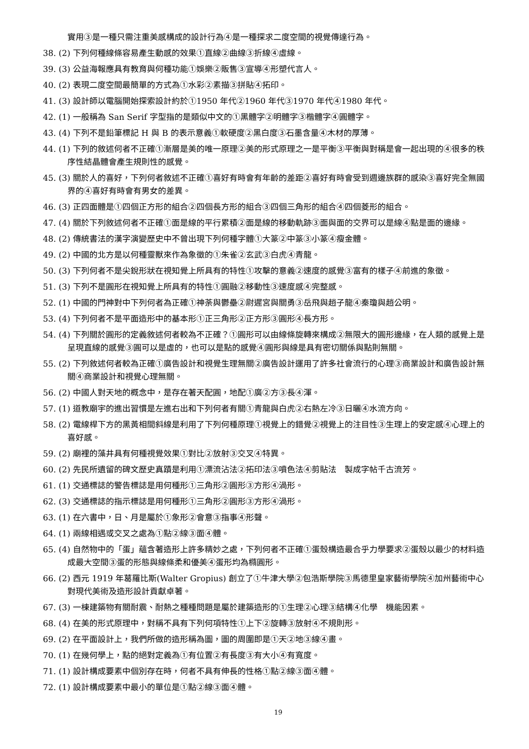實用③是一種只需注重美感構成的設計行為④是一種探求二度空間的視覺傳達行為。
38. (2) 下列何種線條容易產生動感的效果①直線②曲線③折線④虛線。
39. (3) 公益海報應具有教育與何種功能①娛樂②販售③宣導④形塑代言人。
40. (2) 表現二度空間最簡單的方式為①水彩②素描③拼貼④拓印。
41. (3) 設計師以電腦開始探索設計約於①1950 年代②1960 年代③1970 年代④1980 年代。
42. (1) 一般稱為 San Serif 字型指的是類似中文的①黑體字②明體字③楷體字④圓體字。
43. (4) 下列不是鉛筆標記 H 與 B 的表示意義①軟硬度②黑白度③石墨含量④木材的厚薄。
44. (1) 下列的敘述何者不正確①漸層是美的唯一原理②美的形式原理之一是平衡③平衡與對稱是會一起出現的④很多的秩序性結晶體會產生規則性的感覺。
45. (3) 關於人的喜好，下列何者敘述不正確①喜好有時會有年齡的差距②喜好有時會受到週邊族群的感染③喜好完全無國界的④喜好有時會有男女的差異。
46. (3) 正四面體是①四個正方形的組合②四個長方形的組合③四個三角形的組合④四個菱形的組合。
47. (4) 關於下列敘述何者不正確①面是線的平行累積②面是線的移動軌跡③面與面的交界可以是線④點是面的邊緣。
48. (2) 傳統書法的漢字演變歷史中不曾出現下列何種字體①大篆②中篆③小篆④瘦金體。
49. (2) 中國的北方是以何種靈獸來作為象徵的①朱雀②玄武③白虎④青龍。
50. (3) 下列何者不是尖銳形狀在視知覺上所具有的特性①攻擊的意義②速度的感覺③富有的樣子④前進的象徵。
51. (3) 下列不是圓形在視知覺上所具有的特性①圓融②移動性③速度感④完整感。
52. (1) 中國的門神對中下列何者為正確①神荼與鬱壘②尉遲宮與關勇③岳飛與趙子龍④秦瓊與趙公明。
53. (4) 下列何者不是平面造形中的基本形①正三角形②正方形③圓形④長方形。
54. (4) 下列關於圓形的定義敘述何者較為不正確？①圓形可以由線條旋轉來構成②無限大的圓形邊緣，在人類的感覺上是呈現直線的感覺③圓可以是虛的，也可以是點的感覺④圓形與線是具有密切關係與點則無關。
55. (2) 下列敘述何者較為正確①廣告設計和視覺生理無關②廣告設計運用了許多社會流行的心理③商業設計和廣告設計無關④商業設計和視覺心理無關。
56. (2) 中國人對天地的概念中，是存在著天配圓，地配①廣②方③長④渾。
57. (1) 道教廟宇的進出習慣是左進右出和下列何者有關①青龍與白虎②右熱左冷③日曬④水流方向。
58. (2) 電線桿下方的黑黃相間斜線是利用了下列何種原理①視覺上的錯覺②視覺上的注目性③生理上的安定感④心理上的喜好感。
59. (2) 廟裡的藻井具有何種視覺效果①對比②放射③交叉④特異。
60. (2) 先民所遺留的碑文歷史真蹟是利用①漂流沾法②拓印法③噴色法④剪貼法　製成字帖千古流芳。
61. (1) 交通標誌的警告標誌是用何種形①三角形②圓形③方形④渦形。
62. (3) 交通標誌的指示標誌是用何種形①三角形②圓形③方形④渦形。
63. (1) 在六書中，日、月是屬於①象形②會意③指事④形聲。
64. (1) 兩線相遇或交叉之處為①點②線③面④體。
65. (4) 自然物中的「蛋」蘊含著造形上許多精妙之處，下列何者不正確①蛋殼構造最合乎力學要求②蛋殼以最少的材料造成最大空間③蛋的形態與線條柔和優美④蛋形均為橢圓形。
66. (2) 西元 1919 年葛羅比斯(Walter Gropius) 創立了①牛津大學②包浩斯學院③馬德里皇家藝術學院④加州藝術中心對現代美術及造形設計貢獻卓著。
67. (3) 一棟建築物有關耐震、耐熱之種種問題是屬於建築造形的①生理②心理③結構④化學　機能因素。
68. (4) 在美的形式原理中，對稱不具有下列何項特性①上下②旋轉③放射④不規則形。
69. (2) 在平面設計上，我們所做的造形稱為圖，圖的周圍即是①天②地③線④畫。
70. (1) 在幾何學上，點的絕對定義為①有位置②有長度③有大小④有寬度。
71. (1) 設計構成要素中個別存在時，何者不具有伸長的性格①點②線③面④體。
72. (1) 設計構成要素中最小的單位是①點②線③面④體。
19